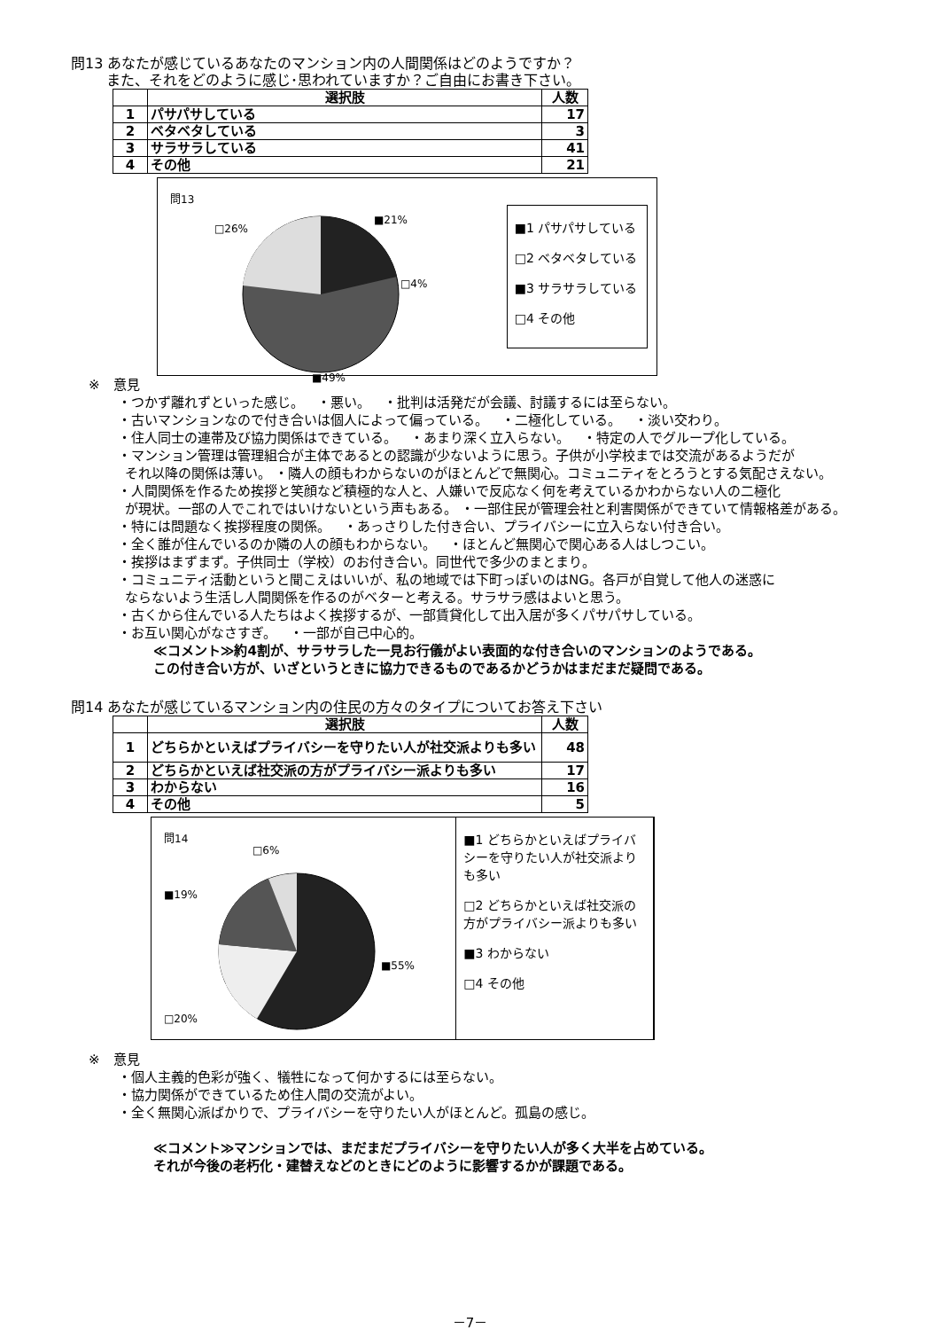問13 あなたが感じているあなたのマンション内の人間関係はどのようですか？
   また、それをどのように感じ･思われていますか？ご自由にお書き下さい。
| | 選択肢 | 人数 |
| --- | --- | --- |
| 1 | パサパサしている | 17 |
| 2 | ベタベタしている | 3 |
| 3 | サラサラしている | 41 |
| 4 | その他 | 21 |
問13
■21%
□4%
□26%
■49%
■1 パサパサしている
□2 ベタベタしている
■3 サラサラしている
□4 その他
※ 意見
・つかず離れずといった感じ。 ・悪い。 ・批判は活発だが会議、討議するには至らない。
・古いマンションなので付き合いは個人によって偏っている。 ・二極化している。 ・淡い交わり。
・住人同士の連帯及び協力関係はできている。 ・あまり深く立入らない。 ・特定の人でグループ化している。
・マンション管理は管理組合が主体であるとの認識が少ないように思う。子供が小学校までは交流があるようだが
 それ以降の関係は薄い。 ・隣人の顔もわからないのがほとんどで無関心。コミュニティをとろうとする気配さえない。
・人間関係を作るため挨拶と笑顔など積極的な人と、人嫌いで反応なく何を考えているかわからない人の二極化
 が現状。一部の人でこれではいけないという声もある。 ・一部住民が管理会社と利害関係ができていて情報格差がある。
・特には問題なく挨拶程度の関係。 ・あっさりした付き合い、プライバシーに立入らない付き合い。
・全く誰が住んでいるのか隣の人の顔もわからない。 ・ほとんど無関心で関心ある人はしつこい。
・挨拶はまずまず。子供同士（学校）のお付き合い。同世代で多少のまとまり。
・コミュニティ活動というと聞こえはいいが、私の地域では下町っぽいのはNG。各戸が自覚して他人の迷惑に
 ならないよう生活し人間関係を作るのがベターと考える。サラサラ感はよいと思う。
・古くから住んでいる人たちはよく挨拶するが、一部賃貸化して出入居が多くパサパサしている。
・お互い関心がなさすぎ。 ・一部が自己中心的。
≪コメント≫約4割が、サラサラした一見お行儀がよい表面的な付き合いのマンションのようである。
この付き合い方が、いざというときに協力できるものであるかどうかはまだまだ疑問である。
問14 あなたが感じているマンション内の住民の方々のタイプについてお答え下さい
| | 選択肢 | 人数 |
| --- | --- | --- |
| 1 | どちらかといえばプライバシーを守りたい人が社交派よりも多い | 48 |
| 2 | どちらかといえば社交派の方がプライバシー派よりも多い | 17 |
| 3 | わからない | 16 |
| 4 | その他 | 5 |
問14
□6%
■19%
■55%
□20%
■1 どちらかといえばプライバシーを守りたい人が社交派よりも多い
□2 どちらかといえば社交派の方がプライバシー派よりも多い
■3 わからない
□4 その他
※ 意見
・個人主義的色彩が強く、犠牲になって何かするには至らない。
・協力関係ができているため住人間の交流がよい。
・全く無関心派ばかりで、プライバシーを守りたい人がほとんど。孤島の感じ。
≪コメント≫マンションでは、まだまだプライバシーを守りたい人が多く大半を占めている。
それが今後の老朽化・建替えなどのときにどのように影響するかが課題である。
－7－